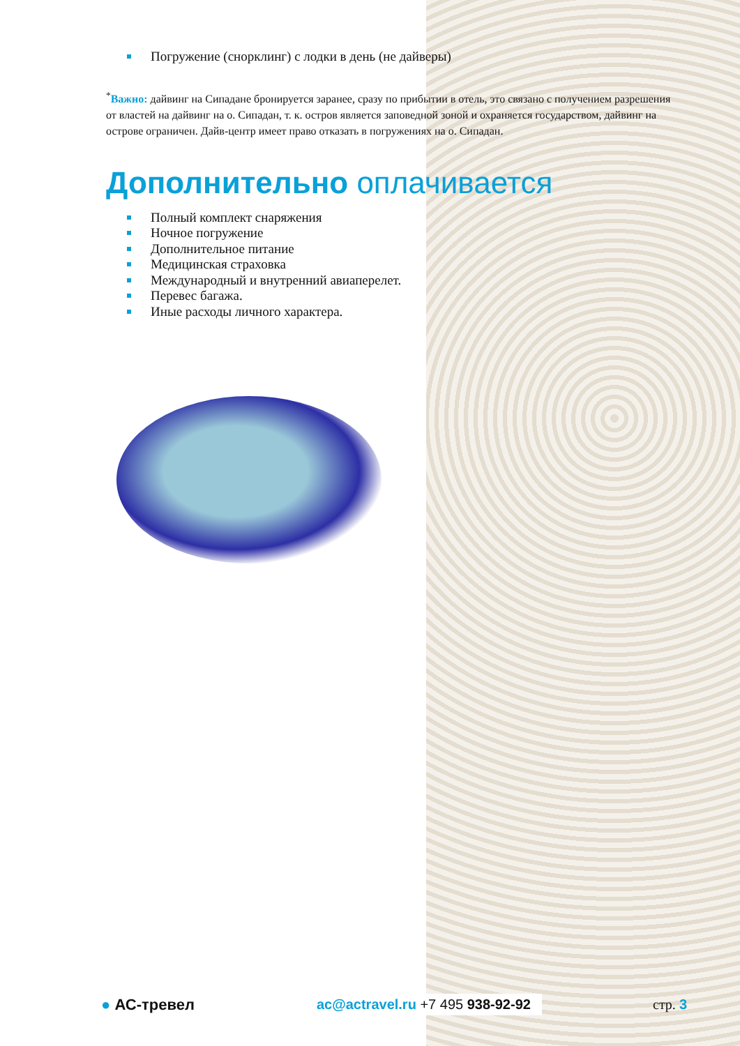Погружение (снорклинг) с лодки в день (не дайверы)
<sup>*</sup> Важно: дайвинг на Сипадане бронируется заранее, сразу по прибытии в отель, это связано с получением разрешения от властей на дайвинг на о. Сипадан, т. к. остров является заповедной зоной и охраняется государством, дайвинг на острове ограничен. Дайв-центр имеет право отказать в погружениях на о. Сипадан.
Дополнительно оплачивается
Полный комплект снаряжения
Ночное погружение
Дополнительное питание
Медицинская страховка
Международный и внутренний авиаперелет.
Перевес багажа.
Иные расходы личного характера.
● АС-тревел
ac@actravel.ru +7 495 938-92-92
стр. 3